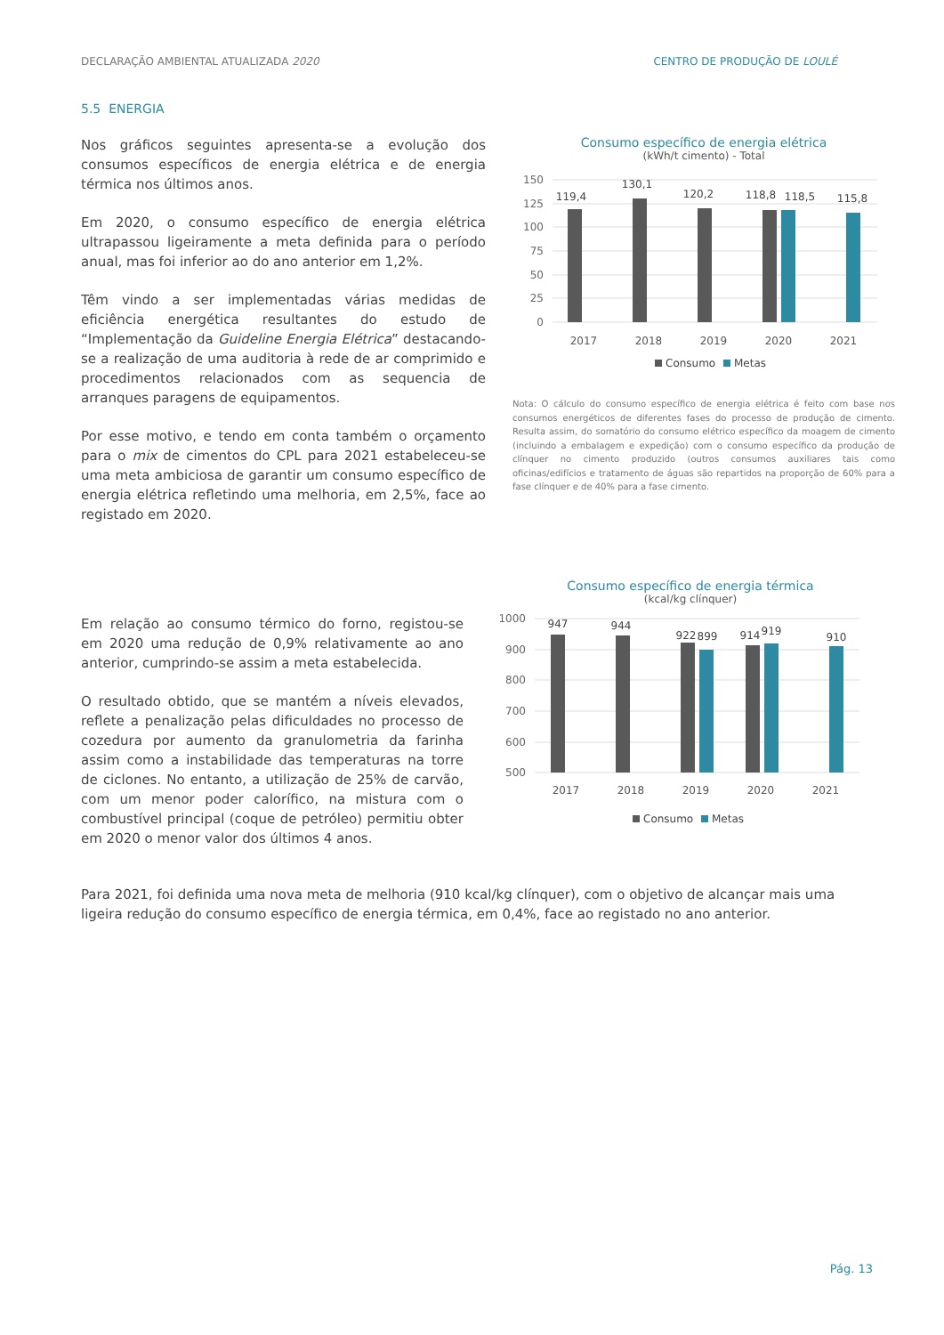DECLARAÇÃO AMBIENTAL ATUALIZADA 2020 CENTRO DE PRODUÇÃO DE LOULÉ
5.5 ENERGIA
Nos gráficos seguintes apresenta-se a evolução dos consumos específicos de energia elétrica e de energia térmica nos últimos anos.
Em 2020, o consumo específico de energia elétrica ultrapassou ligeiramente a meta definida para o período anual, mas foi inferior ao do ano anterior em 1,2%.
Têm vindo a ser implementadas várias medidas de eficiência energética resultantes do estudo de “Implementação da Guideline Energia Elétrica” destacando-se a realização de uma auditoria à rede de ar comprimido e procedimentos relacionados com as sequencia de arranques paragens de equipamentos.
Por esse motivo, e tendo em conta também o orçamento para o mix de cimentos do CPL para 2021 estabeleceu-se uma meta ambiciosa de garantir um consumo específico de energia elétrica refletindo uma melhoria, em 2,5%, face ao registado em 2020.
Consumo específico de energia elétrica
(kWh/t cimento) - Total
150
125
100
75
50
25
0
119,4
130,1
120,2
118,8
118,5
115,8
2017
2018
2019
2020
2021
Consumo
Metas
Nota: O cálculo do consumo específico de energia elétrica é feito com base nos consumos energéticos de diferentes fases do processo de produção de cimento. Resulta assim, do somatório do consumo elétrico específico da moagem de cimento (incluindo a embalagem e expedição) com o consumo específico da produção de clínquer no cimento produzido (outros consumos auxiliares tais como oficinas/edifícios e tratamento de águas são repartidos na proporção de 60% para a fase clínquer e de 40% para a fase cimento.
Em relação ao consumo térmico do forno, registou-se em 2020 uma redução de 0,9% relativamente ao ano anterior, cumprindo-se assim a meta estabelecida.
O resultado obtido, que se mantém a níveis elevados, reflete a penalização pelas dificuldades no processo de cozedura por aumento da granulometria da farinha assim como a instabilidade das temperaturas na torre de ciclones. No entanto, a utilização de 25% de carvão, com um menor poder calorífico, na mistura com o combustível principal (coque de petróleo) permitiu obter em 2020 o menor valor dos últimos 4 anos.
Consumo específico de energia térmica
(kcal/kg clínquer)
1000
900
800
700
600
500
947
944
922
899
914
919
910
2017
2018
2019
2020
2021
Consumo
Metas
Para 2021, foi definida uma nova meta de melhoria (910 kcal/kg clínquer), com o objetivo de alcançar mais uma ligeira redução do consumo específico de energia térmica, em 0,4%, face ao registado no ano anterior.
Pág. 13